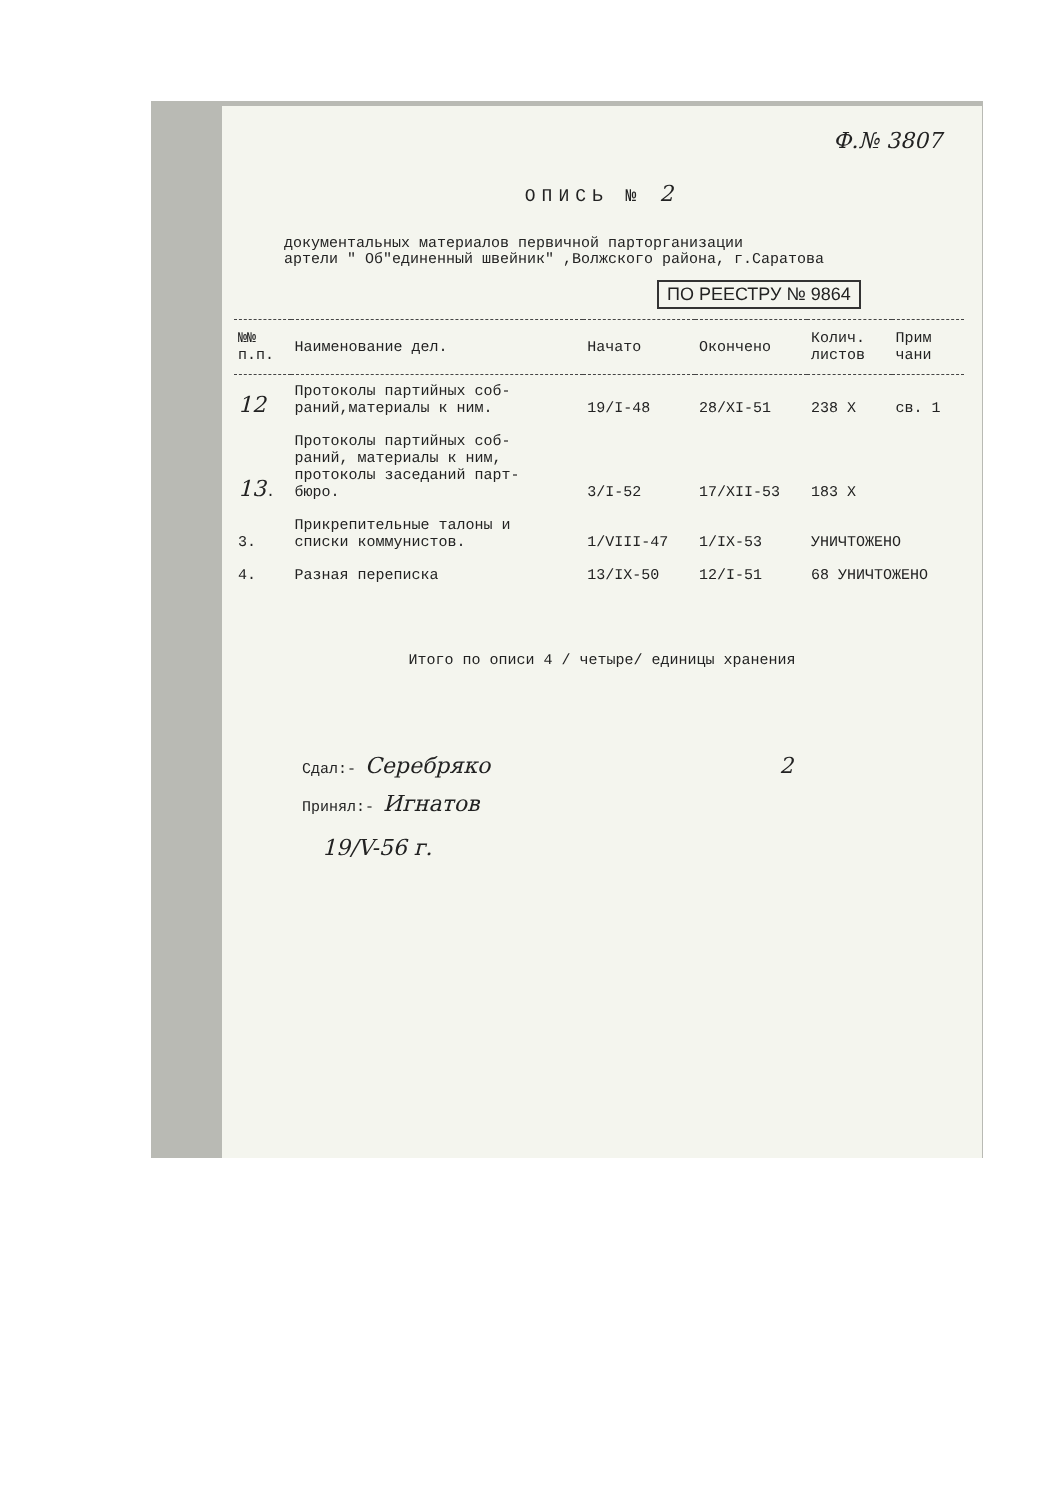Ф.№ 3807
ОПИСЬ № 2
документальных материалов первичной парторганизации
артели " Об"единенный швейник" ,Волжского района, г.Саратова
ПО РЕЕСТРУ № 9864
| №№ п.п. | Наименование дел. | Начато | Окончено | Колич. листов | Прим чани |
| --- | --- | --- | --- | --- | --- |
| 12 | Протоколы партийных соб- раний,материалы к ним. | 19/I-48 | 28/XI-51 | 238 X | св. 1 |
| 13 . | Протоколы партийных соб- раний, материалы к ним, протоколы заседаний парт- бюро. | 3/I-52 | 17/XII-53 | 183 X | |
| 3. | Прикрепительные талоны и списки коммунистов. | 1/VIII-47 | 1/IX-53 | УНИЧТОЖЕНО | |
| 4. | Разная переписка | 13/IX-50 | 12/I-51 | 68 УНИЧТОЖЕНО | |
Итого по описи 4 / четыре/ единицы хранения
Сдал:- Серебряко 2
Принял:- Игнатов
19/V-56 г.